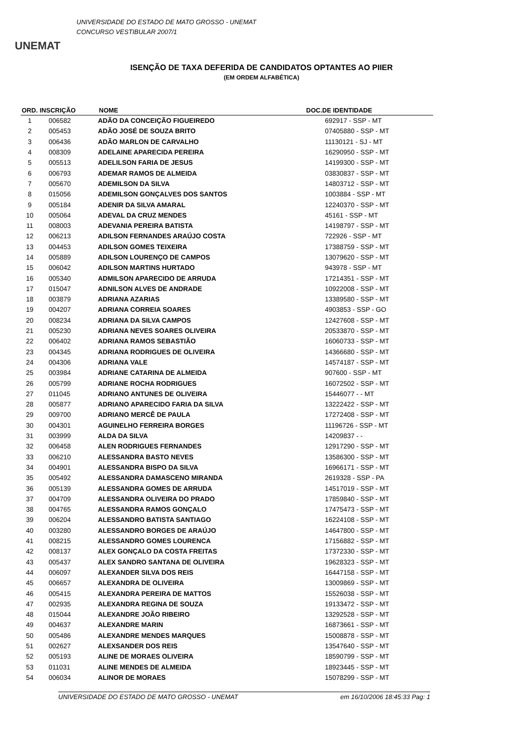UNEMAT
UNIVERSIDADE DO ESTADO DE MATO GROSSO - UNEMAT
CONCURSO VESTIBULAR 2007/1
ISENÇÃO DE TAXA DEFERIDA DE CANDIDATOS OPTANTES AO PIIER
(EM ORDEM ALFABÉTICA)
| ORD. | INSCRIÇÃO | NOME | DOC.DE IDENTIDADE |
| --- | --- | --- | --- |
| 1 | 006582 | ADÃO DA CONCEIÇÃO FIGUEIREDO | 692917 - SSP - MT |
| 2 | 005453 | ADÃO JOSÉ DE SOUZA BRITO | 07405880 - SSP - MT |
| 3 | 006436 | ADÃO MARLON DE CARVALHO | 11130121 - SJ - MT |
| 4 | 008309 | ADELAINE APARECIDA PEREIRA | 16290950 - SSP - MT |
| 5 | 005513 | ADELILSON FARIA DE JESUS | 14199300 - SSP - MT |
| 6 | 006793 | ADEMAR RAMOS DE ALMEIDA | 03830837 - SSP - MT |
| 7 | 005670 | ADEMILSON DA SILVA | 14803712 - SSP - MT |
| 8 | 015056 | ADEMILSON GONÇALVES DOS SANTOS | 1003884 - SSP - MT |
| 9 | 005184 | ADENIR DA SILVA AMARAL | 12240370 - SSP - MT |
| 10 | 005064 | ADEVAL DA CRUZ MENDES | 45161 - SSP - MT |
| 11 | 008003 | ADEVANIA PEREIRA BATISTA | 14198797 - SSP - MT |
| 12 | 006213 | ADILSON FERNANDES ARAÚJO COSTA | 722926 - SSP - MT |
| 13 | 004453 | ADILSON GOMES TEIXEIRA | 17388759 - SSP - MT |
| 14 | 005889 | ADILSON LOURENÇO DE CAMPOS | 13079620 - SSP - MT |
| 15 | 006042 | ADILSON MARTINS HURTADO | 943978 - SSP - MT |
| 16 | 005340 | ADMILSON APARECIDO DE ARRUDA | 17214351 - SSP - MT |
| 17 | 015047 | ADNILSON ALVES DE ANDRADE | 10922008 - SSP - MT |
| 18 | 003879 | ADRIANA AZARIAS | 13389580 - SSP - MT |
| 19 | 004207 | ADRIANA CORREIA SOARES | 4903853 - SSP - GO |
| 20 | 008234 | ADRIANA DA SILVA CAMPOS | 12427608 - SSP - MT |
| 21 | 005230 | ADRIANA NEVES SOARES OLIVEIRA | 20533870 - SSP - MT |
| 22 | 006402 | ADRIANA RAMOS SEBASTIÃO | 16060733 - SSP - MT |
| 23 | 004345 | ADRIANA RODRIGUES DE OLIVEIRA | 14366680 - SSP - MT |
| 24 | 004306 | ADRIANA VALE | 14574187 - SSP - MT |
| 25 | 003984 | ADRIANE CATARINA DE ALMEIDA | 907600 - SSP - MT |
| 26 | 005799 | ADRIANE ROCHA RODRIGUES | 16072502 - SSP - MT |
| 27 | 011045 | ADRIANO ANTUNES DE OLIVEIRA | 15446077 - - MT |
| 28 | 005877 | ADRIANO APARECIDO FARIA DA SILVA | 13222422 - SSP - MT |
| 29 | 009700 | ADRIANO MERCÊ DE PAULA | 17272408 - SSP - MT |
| 30 | 004301 | AGUINELHO FERREIRA BORGES | 11196726 - SSP - MT |
| 31 | 003999 | ALDA DA SILVA | 14209837 - - |
| 32 | 006458 | ALEN RODRIGUES FERNANDES | 12917290 - SSP - MT |
| 33 | 006210 | ALESSANDRA BASTO NEVES | 13586300 - SSP - MT |
| 34 | 004901 | ALESSANDRA BISPO DA SILVA | 16966171 - SSP - MT |
| 35 | 005492 | ALESSANDRA DAMASCENO MIRANDA | 2619328 - SSP - PA |
| 36 | 005139 | ALESSANDRA GOMES DE ARRUDA | 14517019 - SSP - MT |
| 37 | 004709 | ALESSANDRA OLIVEIRA DO PRADO | 17859840 - SSP - MT |
| 38 | 004765 | ALESSANDRA RAMOS GONÇALO | 17475473 - SSP - MT |
| 39 | 006204 | ALESSANDRO BATISTA SANTIAGO | 16224108 - SSP - MT |
| 40 | 003280 | ALESSANDRO BORGES DE ARAÚJO | 14647800 - SSP - MT |
| 41 | 008215 | ALESSANDRO GOMES LOURENCA | 17156882 - SSP - MT |
| 42 | 008137 | ALEX GONÇALO DA COSTA FREITAS | 17372330 - SSP - MT |
| 43 | 005437 | ALEX SANDRO SANTANA DE OLIVEIRA | 19628323 - SSP - MT |
| 44 | 006097 | ALEXANDER SILVA DOS REIS | 16447158 - SSP - MT |
| 45 | 006657 | ALEXANDRA DE OLIVEIRA | 13009869 - SSP - MT |
| 46 | 005415 | ALEXANDRA PEREIRA DE MATTOS | 15526038 - SSP - MT |
| 47 | 002935 | ALEXANDRA REGINA DE SOUZA | 19133472 - SSP - MT |
| 48 | 015044 | ALEXANDRE JOÃO RIBEIRO | 13292528 - SSP - MT |
| 49 | 004637 | ALEXANDRE MARIN | 16873661 - SSP - MT |
| 50 | 005486 | ALEXANDRE MENDES MARQUES | 15008878 - SSP - MT |
| 51 | 002627 | ALEXSANDER DOS REIS | 13547640 - SSP - MT |
| 52 | 005193 | ALINE DE MORAES OLIVEIRA | 18590799 - SSP - MT |
| 53 | 011031 | ALINE MENDES DE ALMEIDA | 18923445 - SSP - MT |
| 54 | 006034 | ALINOR DE MORAES | 15078299 - SSP - MT |
UNIVERSIDADE DO ESTADO DE MATO GROSSO - UNEMAT em 16/10/2006 18:45:33 Pag: 1